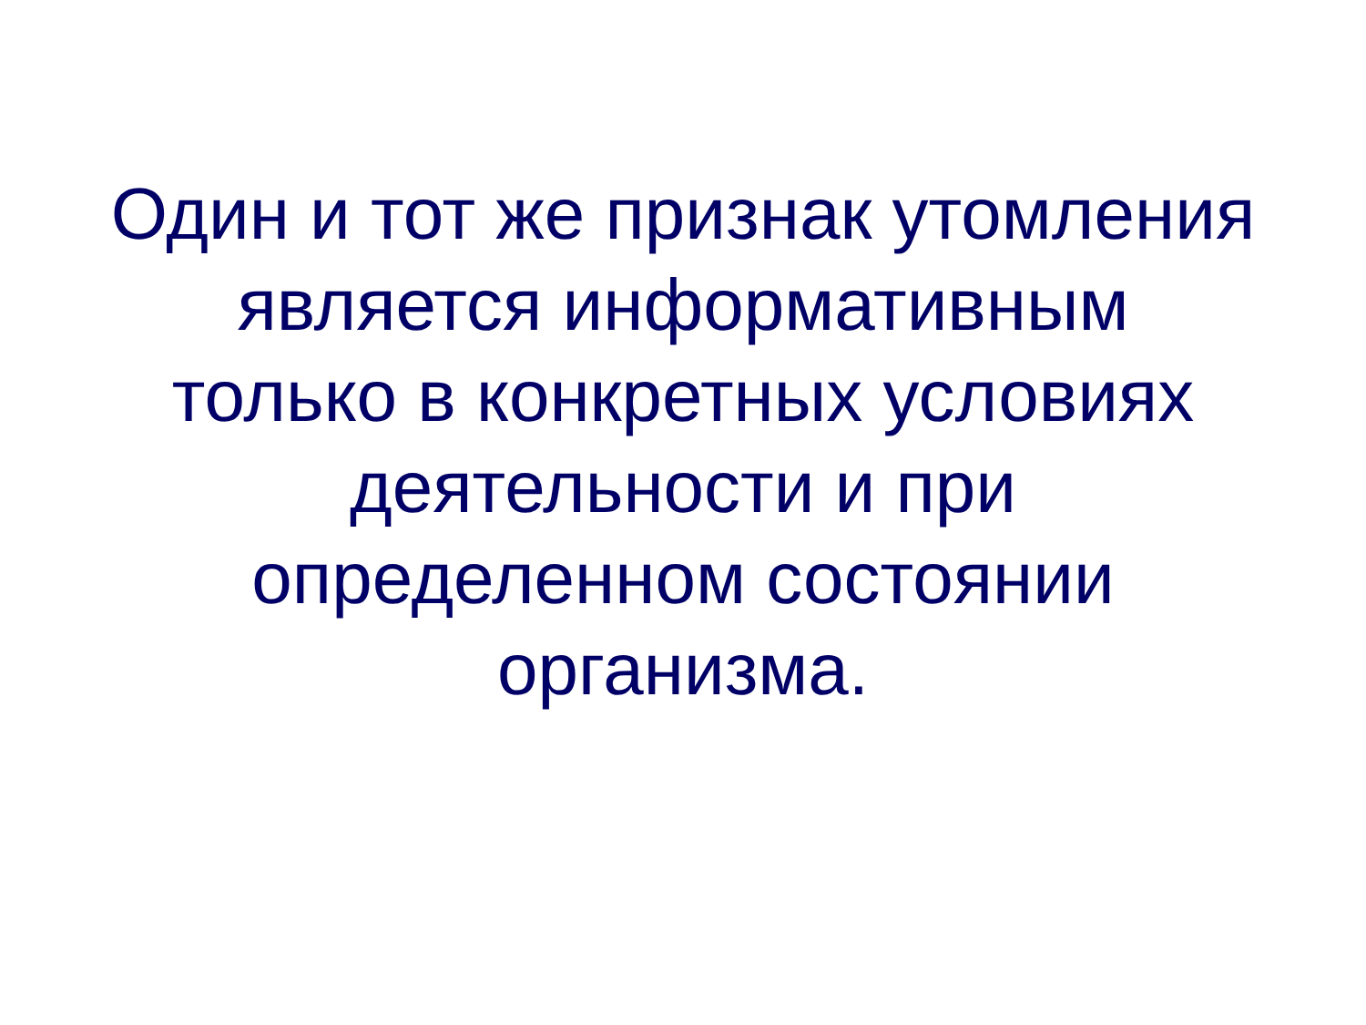Один и тот же признак утомления
является информативным
только в конкретных условиях
деятельности и при
определенном состоянии
организма.